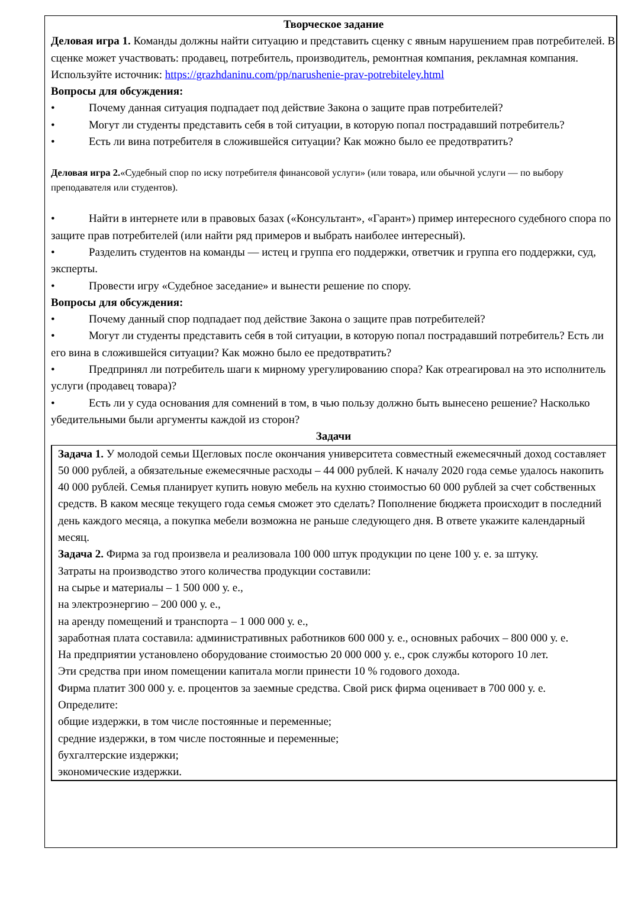Творческое задание
Деловая игра 1. Команды должны найти ситуацию и представить сценку с явным нарушением прав потребителей. В сценке может участвовать: продавец, потребитель, производитель, ремонтная компания, рекламная компания.
Используйте источник: https://grazhdaninu.com/pp/narushenie-prav-potrebiteley.html
Вопросы для обсуждения:
• Почему данная ситуация подпадает под действие Закона о защите прав потребителей?
• Могут ли студенты представить себя в той ситуации, в которую попал пострадавший потребитель?
• Есть ли вина потребителя в сложившейся ситуации? Как можно было ее предотвратить?
Деловая игра 2.«Судебный спор по иску потребителя финансовой услуги» (или товара, или обычной услуги — по выбору преподавателя или студентов).
• Найти в интернете или в правовых базах («Консультант», «Гарант») пример интересного судебного спора по защите прав потребителей (или найти ряд примеров и выбрать наиболее интересный).
• Разделить студентов на команды — истец и группа его поддержки, ответчик и группа его поддержки, суд, эксперты.
• Провести игру «Судебное заседание» и вынести решение по спору.
Вопросы для обсуждения:
• Почему данный спор подпадает под действие Закона о защите прав потребителей?
• Могут ли студенты представить себя в той ситуации, в которую попал пострадавший потребитель? Есть ли его вина в сложившейся ситуации? Как можно было ее предотвратить?
• Предпринял ли потребитель шаги к мирному урегулированию спора? Как отреагировал на это исполнитель услуги (продавец товара)?
• Есть ли у суда основания для сомнений в том, в чью пользу должно быть вынесено решение? Насколько убедительными были аргументы каждой из сторон?
Задачи
Задача 1. У молодой семьи Щегловых после окончания университета совместный ежемесячный доход составляет 50 000 рублей, а обязательные ежемесячные расходы – 44 000 рублей. К началу 2020 года семье удалось накопить 40 000 рублей. Семья планирует купить новую мебель на кухню стоимостью 60 000 рублей за счет собственных средств. В каком месяце текущего года семья сможет это сделать? Пополнение бюджета происходит в последний день каждого месяца, а покупка мебели возможна не раньше следующего дня. В ответе укажите календарный месяц.
Задача 2. Фирма за год произвела и реализовала 100 000 штук продукции по цене 100 у. е. за штуку.
Затраты на производство этого количества продукции составили:
на сырье и материалы – 1 500 000 у. е.,
на электроэнергию – 200 000 у. е.,
на аренду помещений и транспорта – 1 000 000 у. е.,
заработная плата составила: административных работников 600 000 у. е., основных рабочих – 800 000 у. е.
На предприятии установлено оборудование стоимостью 20 000 000 у. е., срок службы которого 10 лет.
Эти средства при ином помещении капитала могли принести 10 % годового дохода.
Фирма платит 300 000 у. е. процентов за заемные средства. Свой риск фирма оценивает в 700 000 у. е.
Определите:
общие издержки, в том числе постоянные и переменные;
средние издержки, в том числе постоянные и переменные;
бухгалтерские издержки;
экономические издержки.